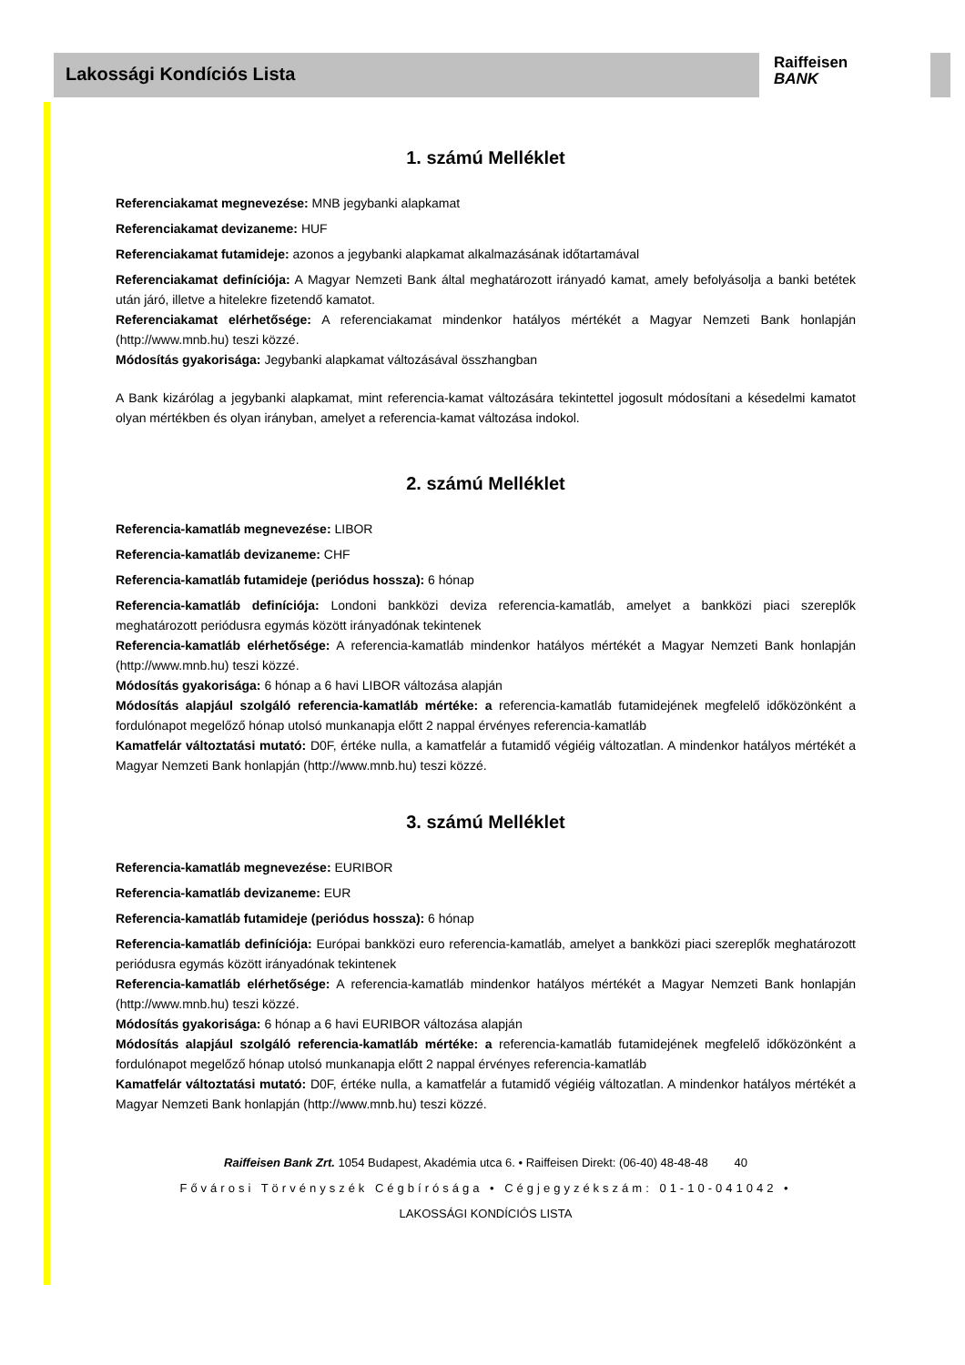Lakossági Kondíciós Lista
Raiffeisen
BANK
1. számú Melléklet
Referenciakamat megnevezése: MNB jegybanki alapkamat
Referenciakamat devizaneme: HUF
Referenciakamat futamideje: azonos a jegybanki alapkamat alkalmazásának időtartamával
Referenciakamat definíciója: A Magyar Nemzeti Bank által meghatározott irányadó kamat, amely befolyásolja a banki betétek után járó, illetve a hitelekre fizetendő kamatot.
Referenciakamat elérhetősége: A referenciakamat mindenkor hatályos mértékét a Magyar Nemzeti Bank honlapján (http://www.mnb.hu) teszi közzé.
Módosítás gyakorisága: Jegybanki alapkamat változásával összhangban
A Bank kizárólag a jegybanki alapkamat, mint referencia-kamat változására tekintettel jogosult módosítani a késedelmi kamatot olyan mértékben és olyan irányban, amelyet a referencia-kamat változása indokol.
2. számú Melléklet
Referencia-kamatláb megnevezése: LIBOR
Referencia-kamatláb devizaneme: CHF
Referencia-kamatláb futamideje (periódus hossza): 6 hónap
Referencia-kamatláb definíciója: Londoni bankközi deviza referencia-kamatláb, amelyet a bankközi piaci szereplők meghatározott periódusra egymás között irányadónak tekintenek
Referencia-kamatláb elérhetősége: A referencia-kamatláb mindenkor hatályos mértékét a Magyar Nemzeti Bank honlapján (http://www.mnb.hu) teszi közzé.
Módosítás gyakorisága: 6 hónap a 6 havi LIBOR változása alapján
Módosítás alapjául szolgáló referencia-kamatláb mértéke: a referencia-kamatláb futamidejének megfelelő időközönként a fordulónapot megelőző hónap utolsó munkanapja előtt 2 nappal érvényes referencia-kamatláb
Kamatfelár változtatási mutató: D0F, értéke nulla, a kamatfelár a futamidő végiéig változatlan. A mindenkor hatályos mértékét a Magyar Nemzeti Bank honlapján (http://www.mnb.hu) teszi közzé.
3. számú Melléklet
Referencia-kamatláb megnevezése: EURIBOR
Referencia-kamatláb devizaneme: EUR
Referencia-kamatláb futamideje (periódus hossza): 6 hónap
Referencia-kamatláb definíciója: Európai bankközi euro referencia-kamatláb, amelyet a bankközi piaci szereplők meghatározott periódusra egymás között irányadónak tekintenek
Referencia-kamatláb elérhetősége: A referencia-kamatláb mindenkor hatályos mértékét a Magyar Nemzeti Bank honlapján (http://www.mnb.hu) teszi közzé.
Módosítás gyakorisága: 6 hónap a 6 havi EURIBOR változása alapján
Módosítás alapjául szolgáló referencia-kamatláb mértéke: a referencia-kamatláb futamidejének megfelelő időközönként a fordulónapot megelőző hónap utolsó munkanapja előtt 2 nappal érvényes referencia-kamatláb
Kamatfelár változtatási mutató: D0F, értéke nulla, a kamatfelár a futamidő végiéig változatlan. A mindenkor hatályos mértékét a Magyar Nemzeti Bank honlapján (http://www.mnb.hu) teszi közzé.
Raiffeisen Bank Zrt. 1054 Budapest, Akadémia utca 6. • Raiffeisen Direkt: (06-40) 48-48-48 40
Fővárosi Törvényszék Cégbírósága • Cégjegyzékszám: 01-10-041042 •
LAKOSSÁGI KONDÍCIÓS LISTA